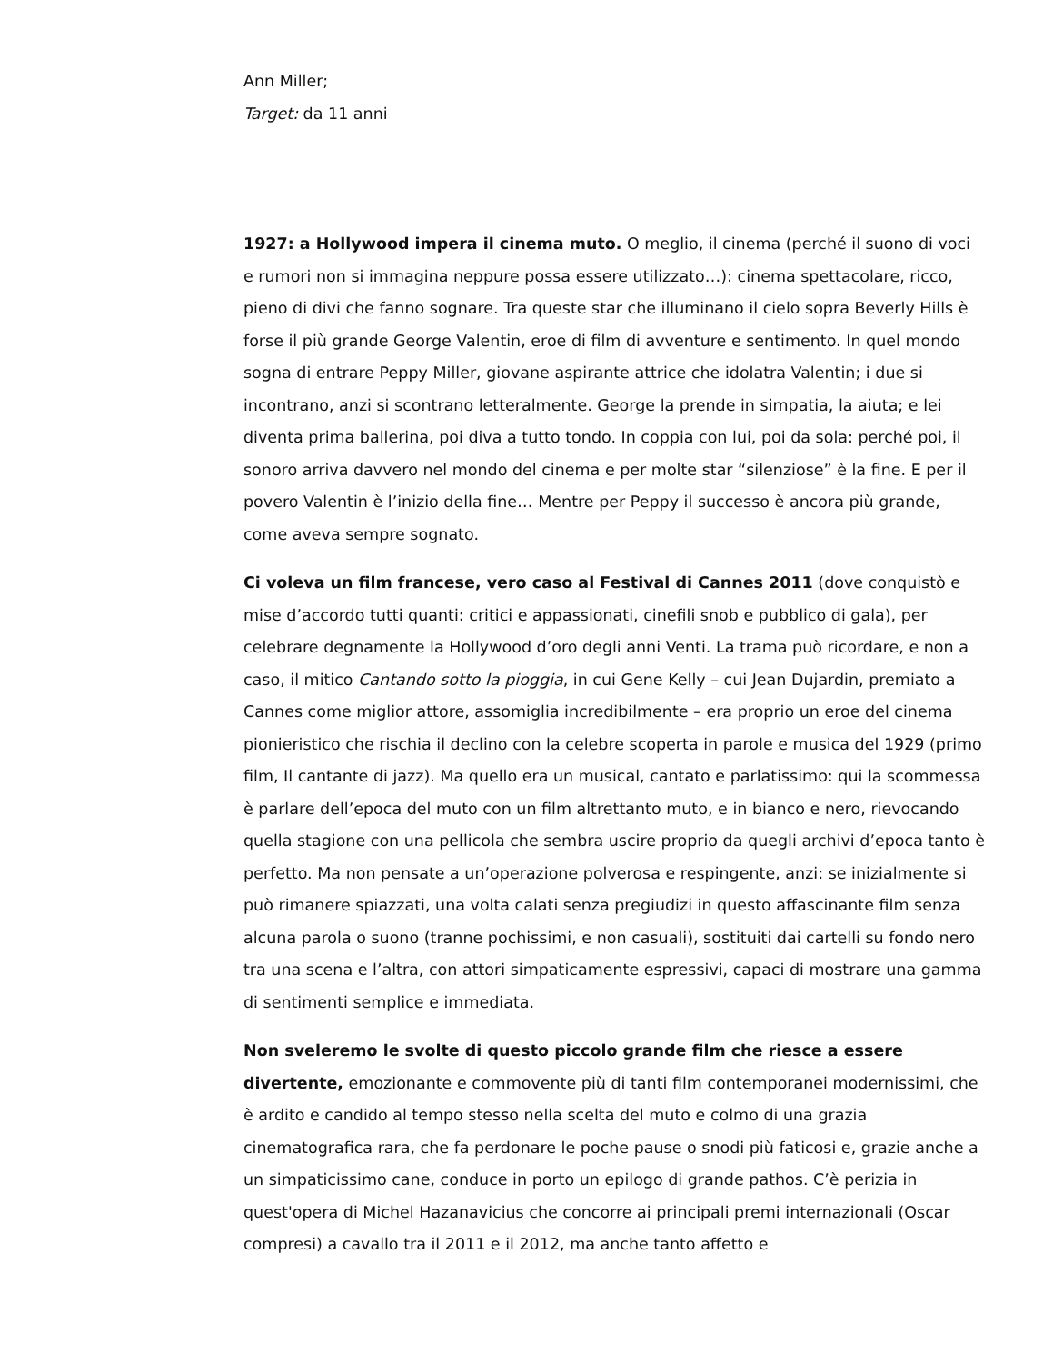Ann Miller;
Target: da 11 anni
1927: a Hollywood impera il cinema muto. O meglio, il cinema (perché il suono di voci e rumori non si immagina neppure possa essere utilizzato…): cinema spettacolare, ricco, pieno di divi che fanno sognare. Tra queste star che illuminano il cielo sopra Beverly Hills è forse il più grande George Valentin, eroe di film di avventure e sentimento. In quel mondo sogna di entrare Peppy Miller, giovane aspirante attrice che idolatra Valentin; i due si incontrano, anzi si scontrano letteralmente. George la prende in simpatia, la aiuta; e lei diventa prima ballerina, poi diva a tutto tondo. In coppia con lui, poi da sola: perché poi, il sonoro arriva davvero nel mondo del cinema e per molte star “silenziose” è la fine. E per il povero Valentin è l’inizio della fine… Mentre per Peppy il successo è ancora più grande, come aveva sempre sognato.
Ci voleva un film francese, vero caso al Festival di Cannes 2011 (dove conquistò e mise d’accordo tutti quanti: critici e appassionati, cinefili snob e pubblico di gala), per celebrare degnamente la Hollywood d’oro degli anni Venti. La trama può ricordare, e non a caso, il mitico Cantando sotto la pioggia, in cui Gene Kelly – cui Jean Dujardin, premiato a Cannes come miglior attore, assomiglia incredibilmente – era proprio un eroe del cinema pionieristico che rischia il declino con la celebre scoperta in parole e musica del 1929 (primo film, Il cantante di jazz). Ma quello era un musical, cantato e parlatissimo: qui la scommessa è parlare dell’epoca del muto con un film altrettanto muto, e in bianco e nero, rievocando quella stagione con una pellicola che sembra uscire proprio da quegli archivi d’epoca tanto è perfetto. Ma non pensate a un’operazione polverosa e respingente, anzi: se inizialmente si può rimanere spiazzati, una volta calati senza pregiudizi in questo affascinante film senza alcuna parola o suono (tranne pochissimi, e non casuali), sostituiti dai cartelli su fondo nero tra una scena e l’altra, con attori simpaticamente espressivi, capaci di mostrare una gamma di sentimenti semplice e immediata.
Non sveleremo le svolte di questo piccolo grande film che riesce a essere divertente, emozionante e commovente più di tanti film contemporanei modernissimi, che è ardito e candido al tempo stesso nella scelta del muto e colmo di una grazia cinematografica rara, che fa perdonare le poche pause o snodi più faticosi e, grazie anche a un simpaticissimo cane, conduce in porto un epilogo di grande pathos. C’è perizia in quest'opera di Michel Hazanavicius che concorre ai principali premi internazionali (Oscar compresi) a cavallo tra il 2011 e il 2012, ma anche tanto affetto e